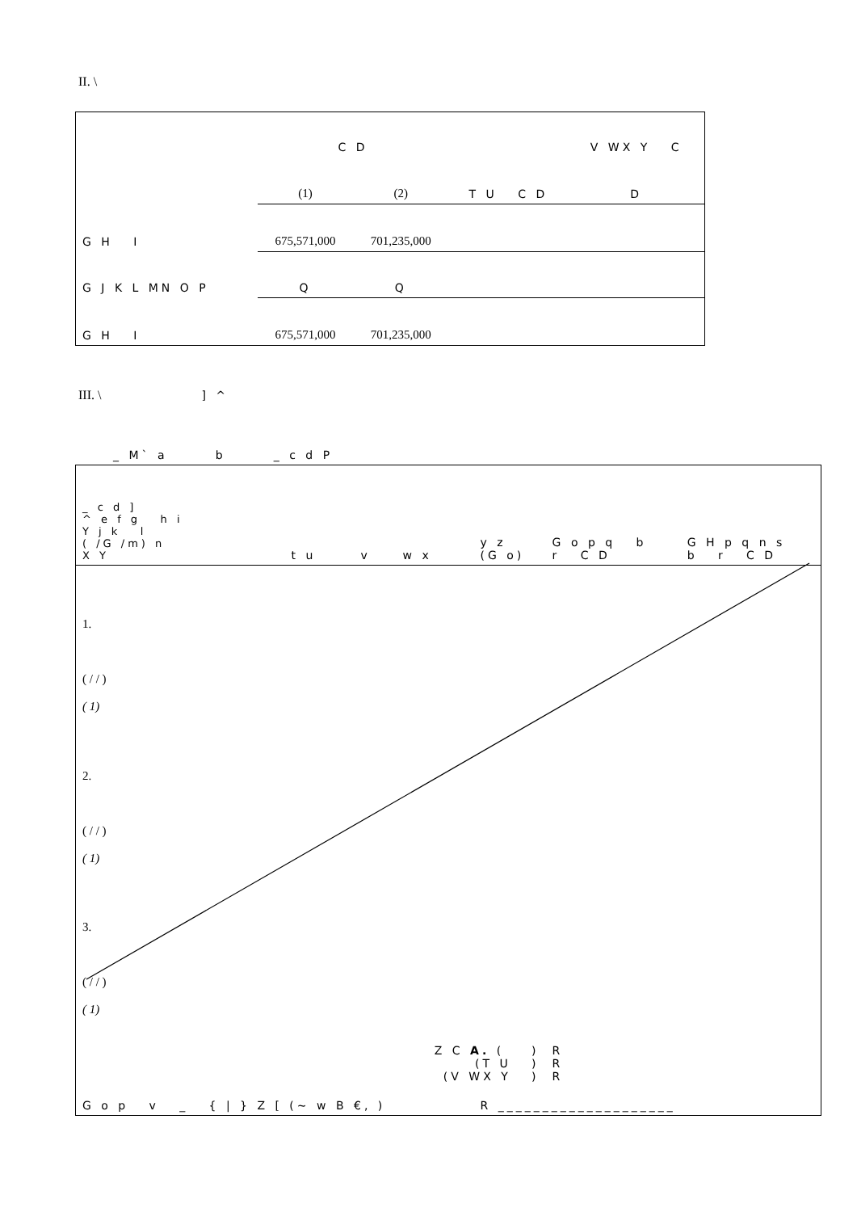II. \
| | C D | | | V WX Y C |
| | (1) | (2) | T U C D | D |
| G H I | 675,571,000 | 701,235,000 | | |
| G J K L MN O P | Q | Q | | |
| G H I | 675,571,000 | 701,235,000 | | |
III. \ ] ^
_ M` a b _ c d P
| _ c d ] ^ e f g h i Y j k l ( /G /m) n X Y | t u | v | w x | y z (G o) | G o p q b r C D | G H p q n s b r C D |
| 1. ( / / ) ( 1) | | | | | | |
| 2. ( / / ) ( 1) | | | | | | |
| 3. ( / / ) ( 1) | | | | | | |
| Z C A. ( ) (T U ) (V WX Y ) | | | | | R R R | |
| G o p v _ { / } Z [ (~ w B €, ) | | | | R ____________________ | | |